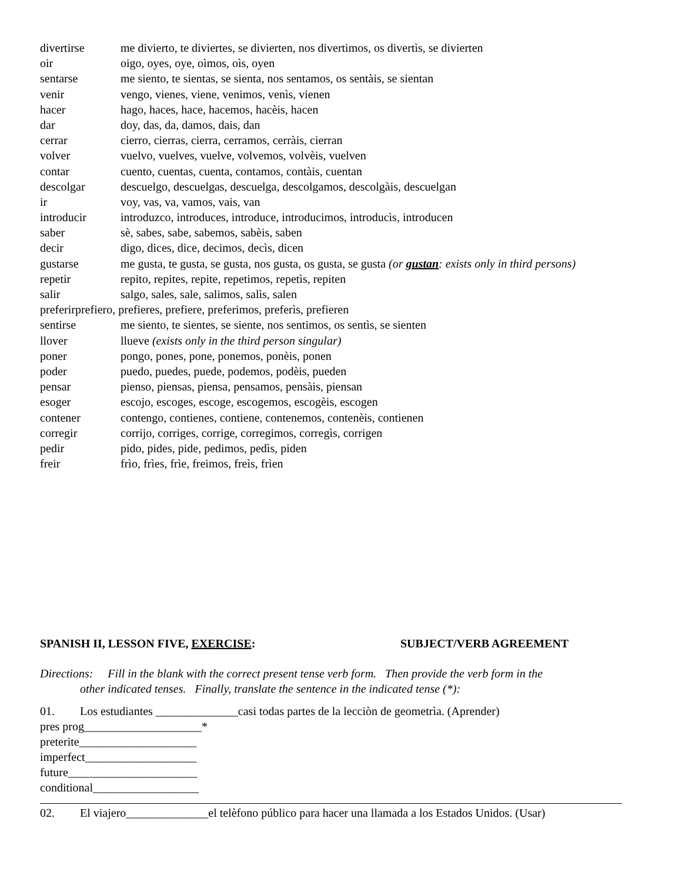divertirse me divierto, te diviertes, se divierten, nos divertimos, os divertìs, se divierten
oir oigo, oyes, oye, oìmos, oìs, oyen
sentarse me siento, te sientas, se sienta, nos sentamos, os sentàis, se sientan
venir vengo, vienes, viene, venimos, venìs, vienen
hacer hago, haces, hace, hacemos, hacèis, hacen
dar doy, das, da, damos, dais, dan
cerrar cierro, cierras, cierra, cerramos, cerràis, cierran
volver vuelvo, vuelves, vuelve, volvemos, volvèis, vuelven
contar cuento, cuentas, cuenta, contamos, contàis, cuentan
descolgar descuelgo, descuelgas, descuelga, descolgamos, descolgàis, descuelgan
ir voy, vas, va, vamos, vais, van
introducir introduzco, introduces, introduce, introducimos, introducìs, introducen
saber sè, sabes, sabe, sabemos, sabèis, saben
decir digo, dices, dice, decimos, decìs, dicen
gustarse me gusta, te gusta, se gusta, nos gusta, os gusta, se gusta (or gustan: exists only in third persons)
repetir repito, repites, repite, repetimos, repetìs, repiten
salir salgo, sales, sale, salimos, salìs, salen
preferirprefiero, prefieres, prefiere, preferimos, preferìs, prefieren
sentirse me siento, te sientes, se siente, nos sentimos, os sentìs, se sienten
llover llueve (exists only in the third person singular)
poner pongo, pones, pone, ponemos, ponèis, ponen
poder puedo, puedes, puede, podemos, podèis, pueden
pensar pienso, piensas, piensa, pensamos, pensàis, piensan
esoger escojo, escoges, escoge, escogemos, escogèis, escogen
contener contengo, contienes, contiene, contenemos, contenèis, contienen
corregir corrijo, corriges, corrige, corregimos, corregìs, corrigen
pedir pido, pides, pide, pedimos, pedìs, piden
freir frìo, frìes, frìe, freimos, freìs, frìen
SPANISH II, LESSON FIVE, EXERCISE: SUBJECT/VERB AGREEMENT
Directions: Fill in the blank with the correct present tense verb form. Then provide the verb form in the
other indicated tenses. Finally, translate the sentence in the indicated tense (*):
01. Los estudiantes ______________casi todas partes de la lecciòn de geometrìa. (Aprender)
pres prog____________________*
preterite____________________
imperfect___________________
future______________________
conditional__________________
02. El viajero______________el telèfono público para hacer una llamada a los Estados Unidos. (Usar)